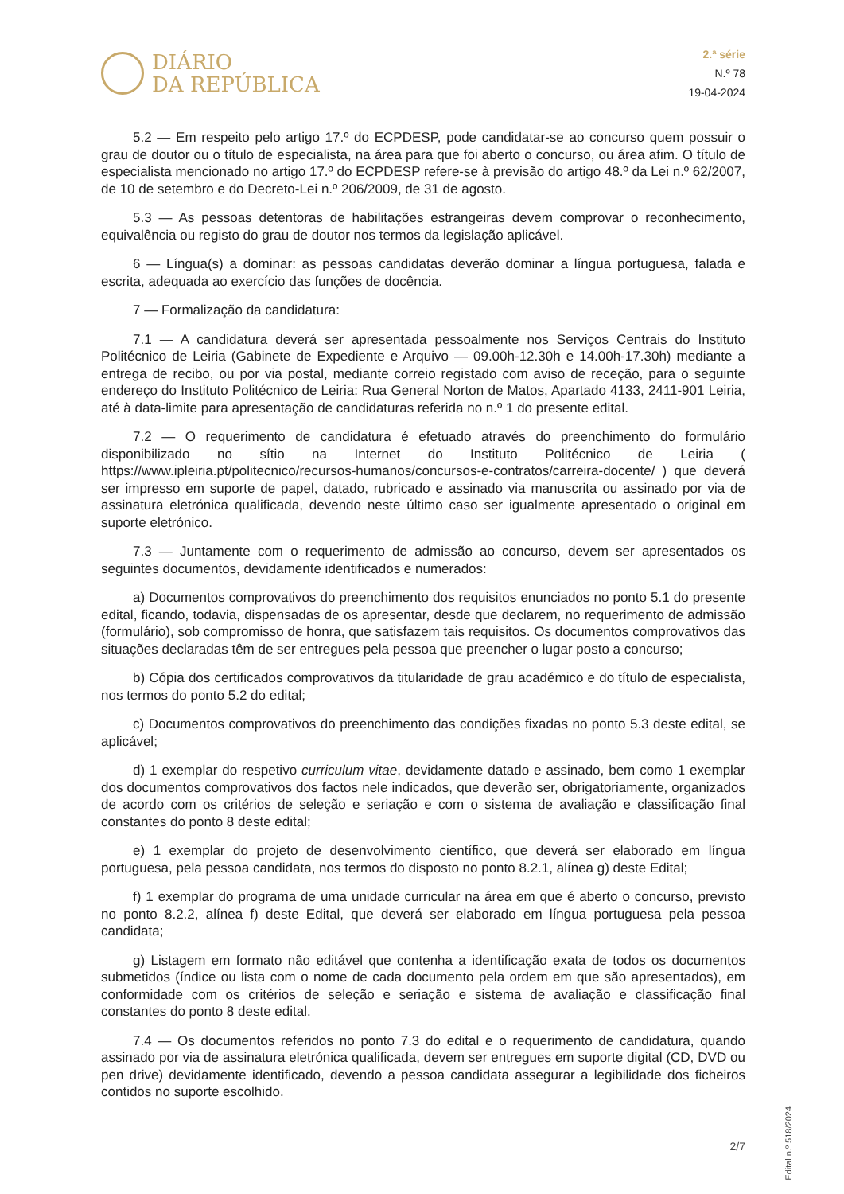DIÁRIO
DA REPÚBLICA
2.ª série
N.º 78
19-04-2024
5.2 — Em respeito pelo artigo 17.º do ECPDESP, pode candidatar-se ao concurso quem possuir o grau de doutor ou o título de especialista, na área para que foi aberto o concurso, ou área afim. O título de especialista mencionado no artigo 17.º do ECPDESP refere-se à previsão do artigo 48.º da Lei n.º 62/2007, de 10 de setembro e do Decreto-Lei n.º 206/2009, de 31 de agosto.
5.3 — As pessoas detentoras de habilitações estrangeiras devem comprovar o reconhecimento, equivalência ou registo do grau de doutor nos termos da legislação aplicável.
6 — Língua(s) a dominar: as pessoas candidatas deverão dominar a língua portuguesa, falada e escrita, adequada ao exercício das funções de docência.
7 — Formalização da candidatura:
7.1 — A candidatura deverá ser apresentada pessoalmente nos Serviços Centrais do Instituto Politécnico de Leiria (Gabinete de Expediente e Arquivo — 09.00h-12.30h e 14.00h-17.30h) mediante a entrega de recibo, ou por via postal, mediante correio registado com aviso de receção, para o seguinte endereço do Instituto Politécnico de Leiria: Rua General Norton de Matos, Apartado 4133, 2411-901 Leiria, até à data-limite para apresentação de candidaturas referida no n.º 1 do presente edital.
7.2 — O requerimento de candidatura é efetuado através do preenchimento do formulário disponibilizado no sítio na Internet do Instituto Politécnico de Leiria ( https://www.ipleiria.pt/politecnico/recursos-humanos/concursos-e-contratos/carreira-docente/ ) que deverá ser impresso em suporte de papel, datado, rubricado e assinado via manuscrita ou assinado por via de assinatura eletrónica qualificada, devendo neste último caso ser igualmente apresentado o original em suporte eletrónico.
7.3 — Juntamente com o requerimento de admissão ao concurso, devem ser apresentados os seguintes documentos, devidamente identificados e numerados:
a) Documentos comprovativos do preenchimento dos requisitos enunciados no ponto 5.1 do presente edital, ficando, todavia, dispensadas de os apresentar, desde que declarem, no requerimento de admissão (formulário), sob compromisso de honra, que satisfazem tais requisitos. Os documentos comprovativos das situações declaradas têm de ser entregues pela pessoa que preencher o lugar posto a concurso;
b) Cópia dos certificados comprovativos da titularidade de grau académico e do título de especialista, nos termos do ponto 5.2 do edital;
c) Documentos comprovativos do preenchimento das condições fixadas no ponto 5.3 deste edital, se aplicável;
d) 1 exemplar do respetivo curriculum vitae, devidamente datado e assinado, bem como 1 exemplar dos documentos comprovativos dos factos nele indicados, que deverão ser, obrigatoriamente, organizados de acordo com os critérios de seleção e seriação e com o sistema de avaliação e classificação final constantes do ponto 8 deste edital;
e) 1 exemplar do projeto de desenvolvimento científico, que deverá ser elaborado em língua portuguesa, pela pessoa candidata, nos termos do disposto no ponto 8.2.1, alínea g) deste Edital;
f) 1 exemplar do programa de uma unidade curricular na área em que é aberto o concurso, previsto no ponto 8.2.2, alínea f) deste Edital, que deverá ser elaborado em língua portuguesa pela pessoa candidata;
g) Listagem em formato não editável que contenha a identificação exata de todos os documentos submetidos (índice ou lista com o nome de cada documento pela ordem em que são apresentados), em conformidade com os critérios de seleção e seriação e sistema de avaliação e classificação final constantes do ponto 8 deste edital.
7.4 — Os documentos referidos no ponto 7.3 do edital e o requerimento de candidatura, quando assinado por via de assinatura eletrónica qualificada, devem ser entregues em suporte digital (CD, DVD ou pen drive) devidamente identificado, devendo a pessoa candidata assegurar a legibilidade dos ficheiros contidos no suporte escolhido.
Edital n.º 518/2024
2/7